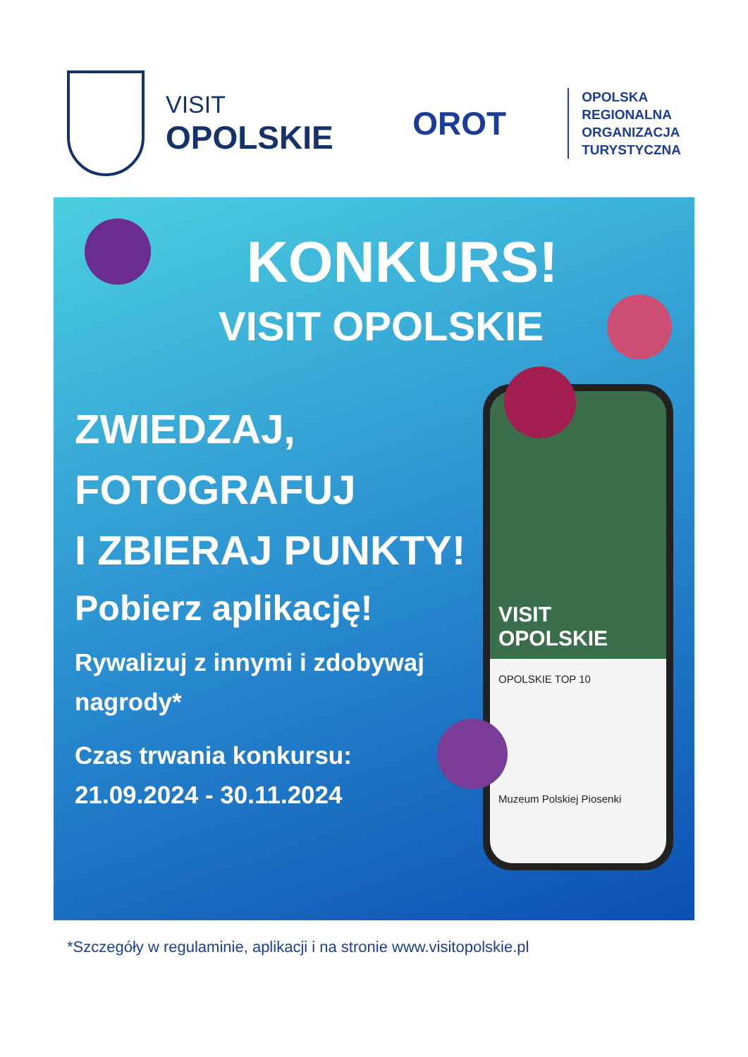VISIT
OPOLSKIE
OROT
OPOLSKA
REGIONALNA
ORGANIZACJA
TURYSTYCZNA
KONKURS!
VISIT OPOLSKIE
VISIT
OPOLSKIE
OPOLSKIE TOP 10
Muzeum Polskiej Piosenki
ZWIEDZAJ,
FOTOGRAFUJ
I ZBIERAJ PUNKTY!
Pobierz aplikację!
Rywalizuj z innymi i zdobywaj nagrody*
Czas trwania konkursu:
21.09.2024 - 30.11.2024
*Szczegóły w regulaminie, aplikacji i na stronie www.visitopolskie.pl